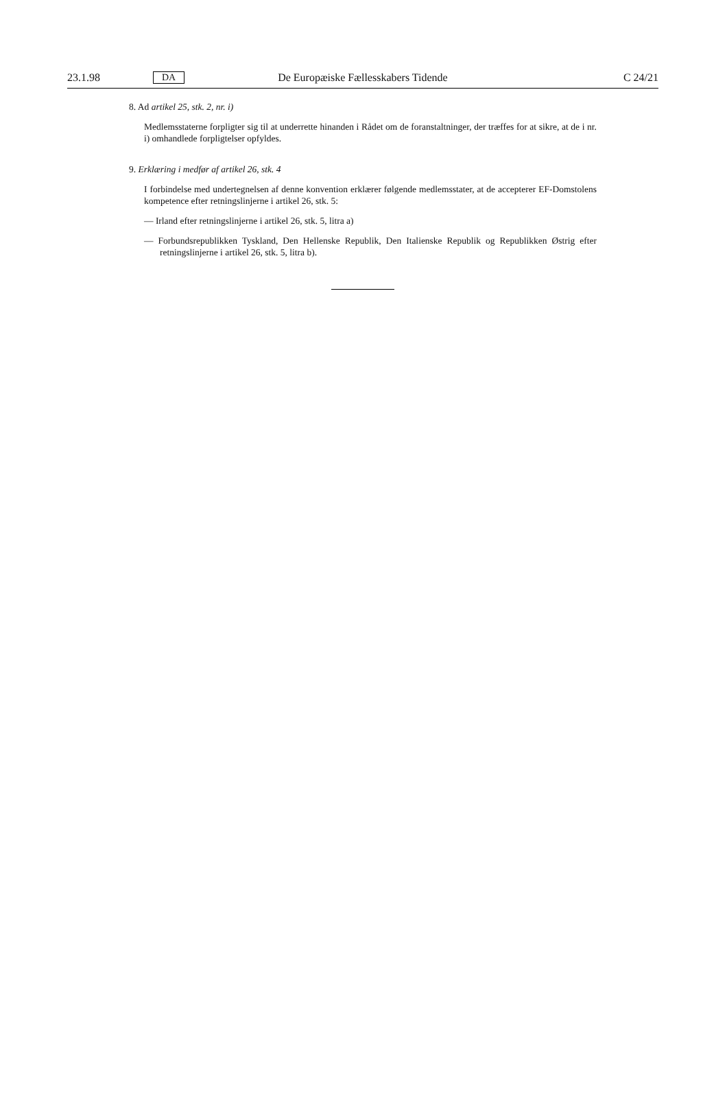23.1.98 DA De Europæiske Fællesskabers Tidende C 24/21
8. Ad artikel 25, stk. 2, nr. i)
Medlemsstaterne forpligter sig til at underrette hinanden i Rådet om de foranstaltninger, der træffes for at sikre, at de i nr. i) omhandlede forpligtelser opfyldes.
9. Erklæring i medfør af artikel 26, stk. 4
I forbindelse med undertegnelsen af denne konvention erklærer følgende medlemsstater, at de accepterer EF-Domstolens kompetence efter retningslinjerne i artikel 26, stk. 5:
— Irland efter retningslinjerne i artikel 26, stk. 5, litra a)
— Forbundsrepublikken Tyskland, Den Hellenske Republik, Den Italienske Republik og Republikken Østrig efter retningslinjerne i artikel 26, stk. 5, litra b).